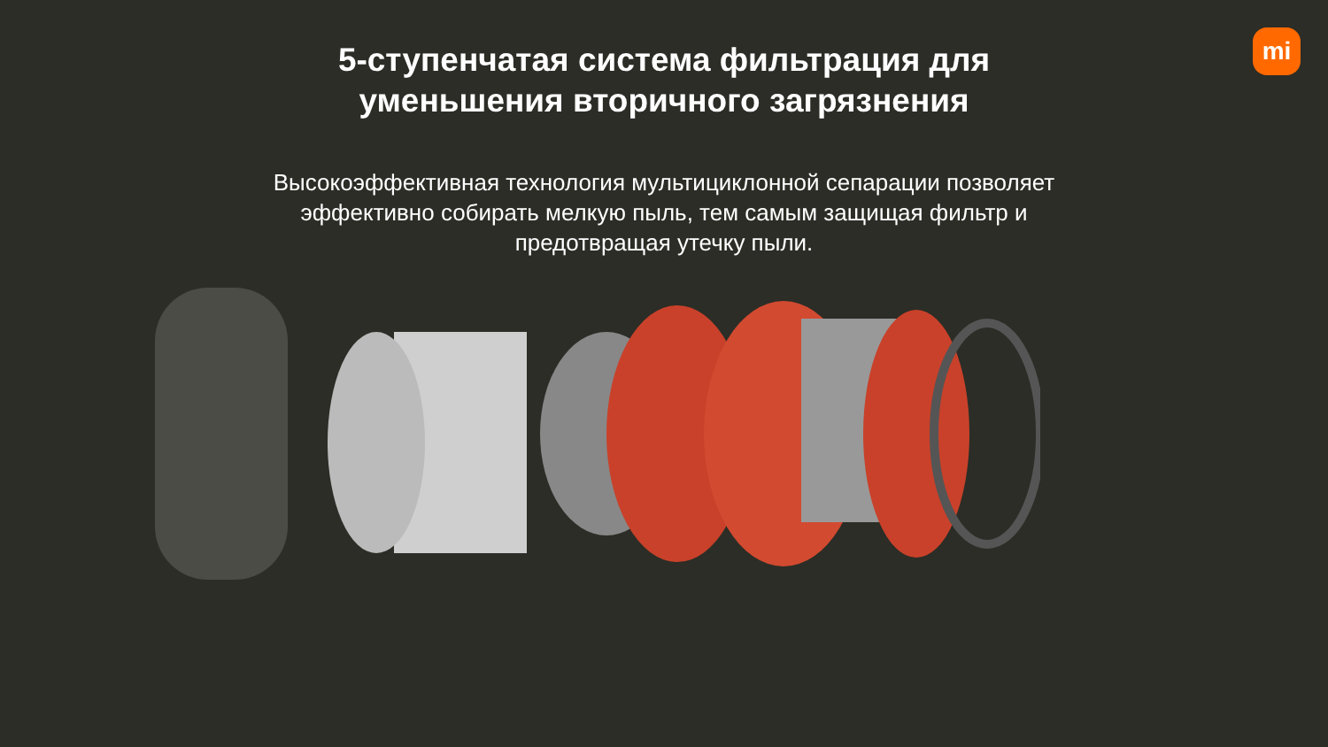mi
5-ступенчатая система фильтрация для
уменьшения вторичного загрязнения
Высокоэффективная технология мультициклонной сепарации позволяет эффективно собирать мелкую пыль, тем самым защищая фильтр и предотвращая утечку пыли.